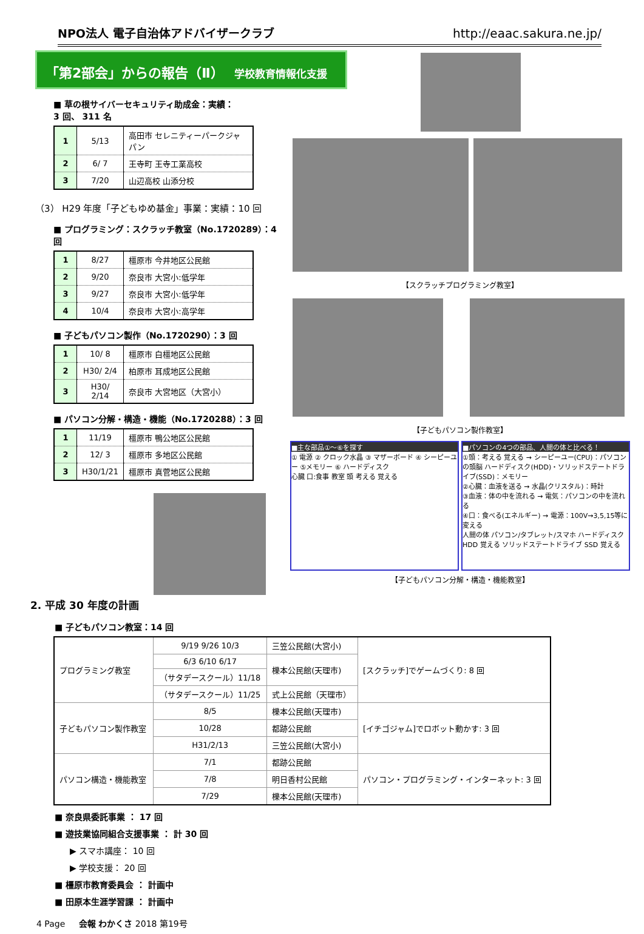NPO法人 電子自治体アドバイザークラブ http://eaac.sakura.ne.jp/
「第2部会」からの報告（Ⅱ） 学校教育情報化支援
■ 草の根サイバーセキュリティ助成金：実績：
3 回、 311 名
| 1 | 5/13 | 高田市 セレニティーパークジャパン |
| 2 | 6/ 7 | 王寺町 王寺工業高校 |
| 3 | 7/20 | 山辺高校 山添分校 |
（3） H29 年度「子どもゆめ基金」事業：実績：10 回
■ プログラミング：スクラッチ教室（No.1720289）：4 回
| 1 | 8/27 | 橿原市 今井地区公民館 |
| 2 | 9/20 | 奈良市 大宮小:低学年 |
| 3 | 9/27 | 奈良市 大宮小:低学年 |
| 4 | 10/4 | 奈良市 大宮小:高学年 |
■ 子どもパソコン製作（No.1720290）：3 回
| 1 | 10/ 8 | 橿原市 白橿地区公民館 |
| 2 | H30/ 2/4 | 柏原市 耳成地区公民館 |
| 3 | H30/ 2/14 | 奈良市 大宮地区（大宮小） |
■ パソコン分解・構造・機能（No.1720288）：3 回
| 1 | 11/19 | 橿原市 鴨公地区公民館 |
| 2 | 12/ 3 | 橿原市 多地区公民館 |
| 3 | H30/1/21 | 橿原市 真菅地区公民館 |
【スクラッチプログラミング教室】
【子どもパソコン製作教室】
■主な部品①～⑥を探す
① 電源 ② クロック水晶 ③ マザーボード ④ シーピーユー ⑤メモリー ⑥ ハードディスク
心臓 口:食事 教室 頭 考える 覚える
■パソコンの4つの部品、人間の体と比べる！
①頭：考える 覚える → シーピーユー(CPU)：パソコンの頭脳 ハードディスク(HDD)・ソリッドステートドライブ(SSD)：メモリー
②心臓：血液を送る → 水晶(クリスタル)：時計
③血液：体の中を流れる → 電気：パソコンの中を流れる
④口：食べる(エネルギー) → 電源：100V→3,5,15等に変える
人間の体 パソコン/タブレット/スマホ ハードディスク HDD 覚える ソリッドステートドライブ SSD 覚える
【子どもパソコン分解・構造・機能教室】
2. 平成 30 年度の計画
■ 子どもパソコン教室：14 回
| プログラミング教室 | 9/19 9/26 10/3 | 三笠公民館(大宮小) | [スクラッチ]でゲームづくり: 8 回 |
| | 6/3 6/10 6/17 | 櫟本公民館(天理市) | |
| | （サタデースクール）11/18 | | |
| | （サタデースクール）11/25 | 式上公民館（天理市） | |
| 子どもパソコン製作教室 | 8/5 | 櫟本公民館(天理市) | [イチゴジャム]でロボット動かす: 3 回 |
| | 10/28 | 都跡公民館 | |
| | H31/2/13 | 三笠公民館(大宮小) | |
| パソコン構造・機能教室 | 7/1 | 都跡公民館 | パソコン・プログラミング・インターネット: 3 回 |
| | 7/8 | 明日香村公民館 | |
| | 7/29 | 櫟本公民館(天理市) | |
■ 奈良県委託事業 ： 17 回
■ 遊技業協同組合支援事業 ： 計 30 回
▶ スマホ講座： 10 回
▶ 学校支援： 20 回
■ 橿原市教育委員会 ： 計画中
■ 田原本生涯学習課 ： 計画中
4 Page 会報 わかくさ 2018 第19号